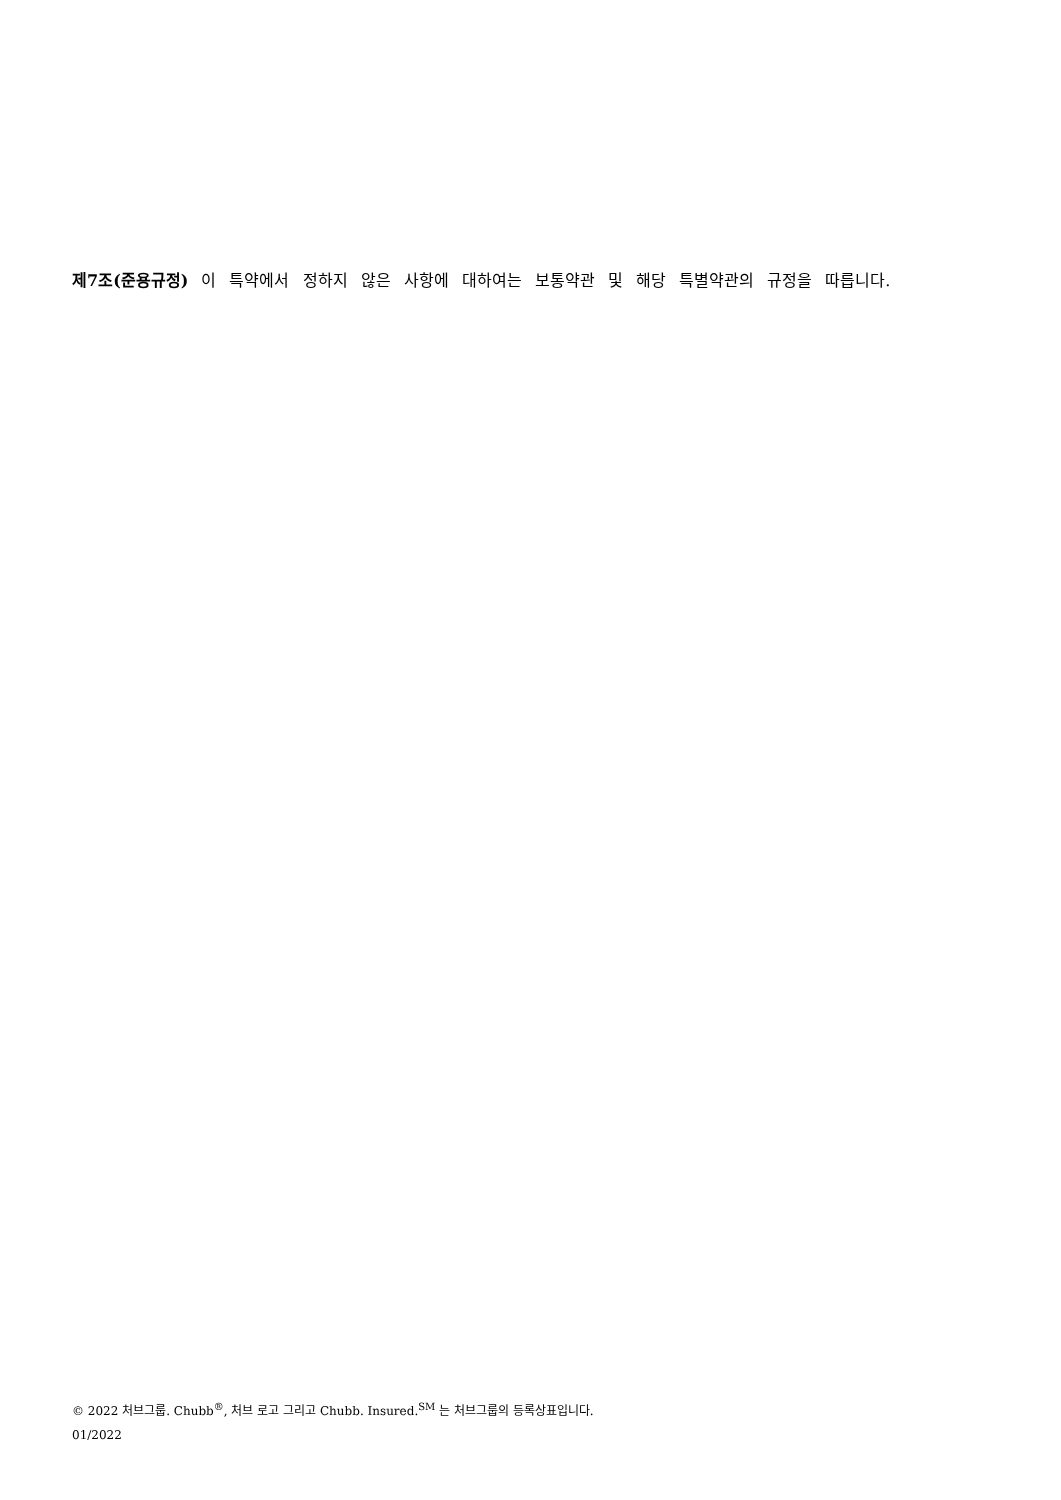제7조(준용규정) 이 특약에서 정하지 않은 사항에 대하여는 보통약관 및 해당 특별약관의 규정을 따릅니다.
© 2022 처브그룹. Chubb<sup>®</sup>, 처브 로고 그리고 Chubb. Insured.<sup>SM</sup> 는 처브그룹의 등록상표입니다.
01/2022